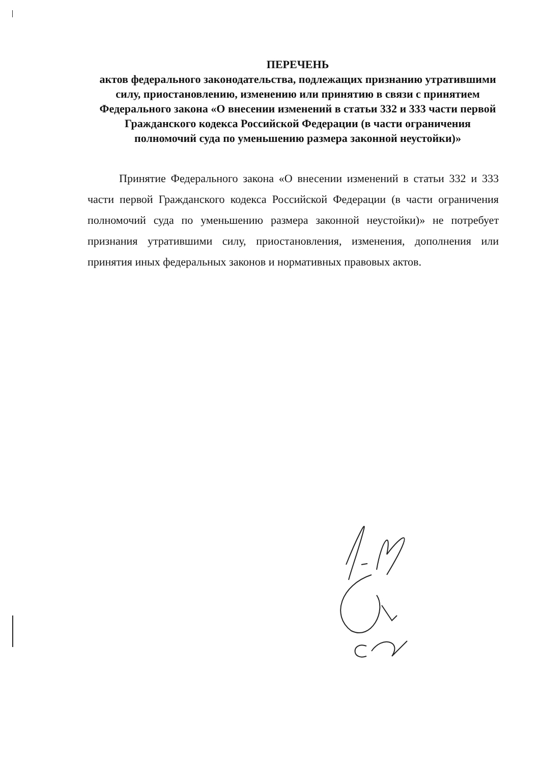ПЕРЕЧЕНЬ
актов федерального законодательства, подлежащих признанию утратившими силу, приостановлению, изменению или принятию в связи с принятием Федерального закона «О внесении изменений в статьи 332 и 333 части первой Гражданского кодекса Российской Федерации (в части ограничения полномочий суда по уменьшению размера законной неустойки)»
Принятие Федерального закона «О внесении изменений в статьи 332 и 333 части первой Гражданского кодекса Российской Федерации (в части ограничения полномочий суда по уменьшению размера законной неустойки)» не потребует признания утратившими силу, приостановления, изменения, дополнения или принятия иных федеральных законов и нормативных правовых актов.